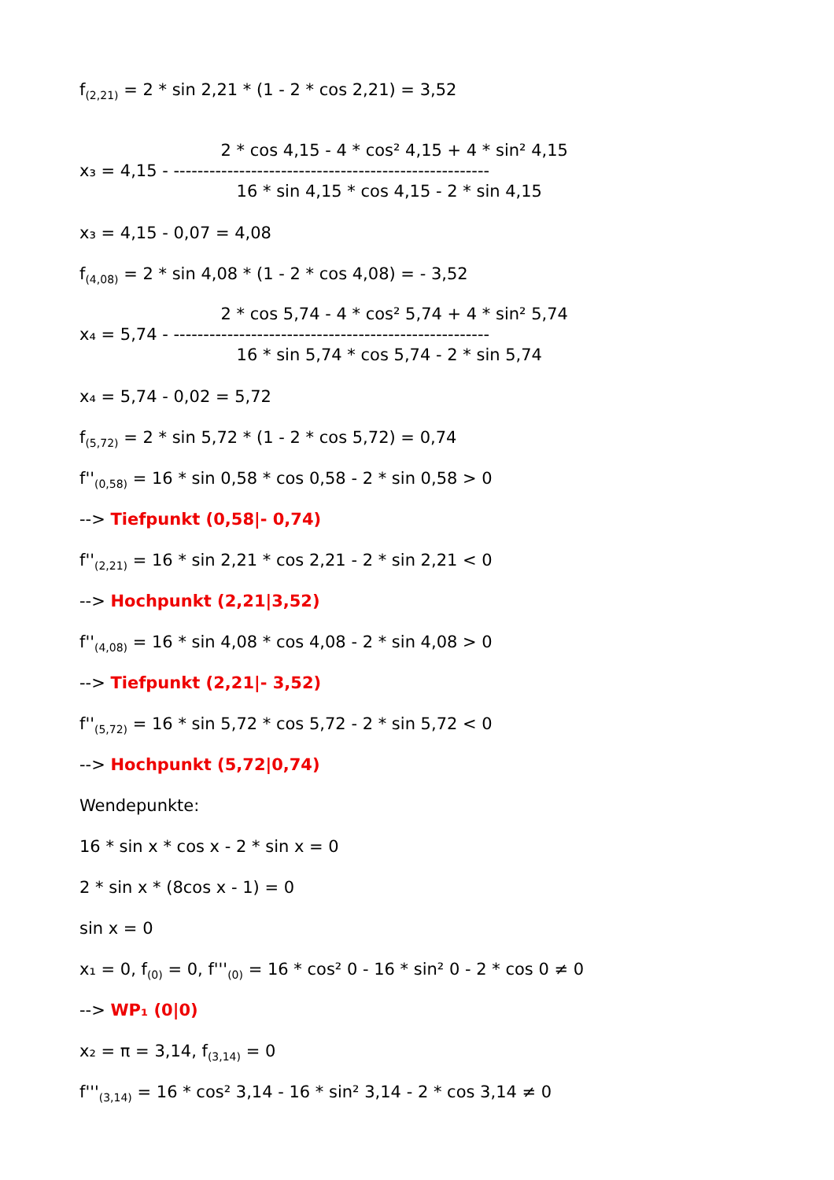f<sub>(2,21)</sub> = 2 * sin 2,21 * (1 - 2 * cos 2,21) = 3,52
x₃ = 4,15 -
2 * cos 4,15 - 4 * cos² 4,15 + 4 * sin² 4,15
-----------------------------------------------------
16 * sin 4,15 * cos 4,15 - 2 * sin 4,15
x₃ = 4,15 - 0,07 = 4,08
f<sub>(4,08)</sub> = 2 * sin 4,08 * (1 - 2 * cos 4,08) = - 3,52
x₄ = 5,74 -
2 * cos 5,74 - 4 * cos² 5,74 + 4 * sin² 5,74
-----------------------------------------------------
16 * sin 5,74 * cos 5,74 - 2 * sin 5,74
x₄ = 5,74 - 0,02 = 5,72
f<sub>(5,72)</sub> = 2 * sin 5,72 * (1 - 2 * cos 5,72) = 0,74
f''<sub>(0,58)</sub> = 16 * sin 0,58 * cos 0,58 - 2 * sin 0,58 > 0
--> Tiefpunkt (0,58|- 0,74)
f''<sub>(2,21)</sub> = 16 * sin 2,21 * cos 2,21 - 2 * sin 2,21 < 0
--> Hochpunkt (2,21|3,52)
f''<sub>(4,08)</sub> = 16 * sin 4,08 * cos 4,08 - 2 * sin 4,08 > 0
--> Tiefpunkt (2,21|- 3,52)
f''<sub>(5,72)</sub> = 16 * sin 5,72 * cos 5,72 - 2 * sin 5,72 < 0
--> Hochpunkt (5,72|0,74)
Wendepunkte:
16 * sin x * cos x - 2 * sin x = 0
2 * sin x * (8cos x - 1) = 0
sin x = 0
x₁ = 0, f<sub>(0)</sub> = 0, f'''<sub>(0)</sub> = 16 * cos² 0 - 16 * sin² 0 - 2 * cos 0 ≠ 0
--> WP₁ (0|0)
x₂ = π = 3,14, f<sub>(3,14)</sub> = 0
f'''<sub>(3,14)</sub> = 16 * cos² 3,14 - 16 * sin² 3,14 - 2 * cos 3,14 ≠ 0